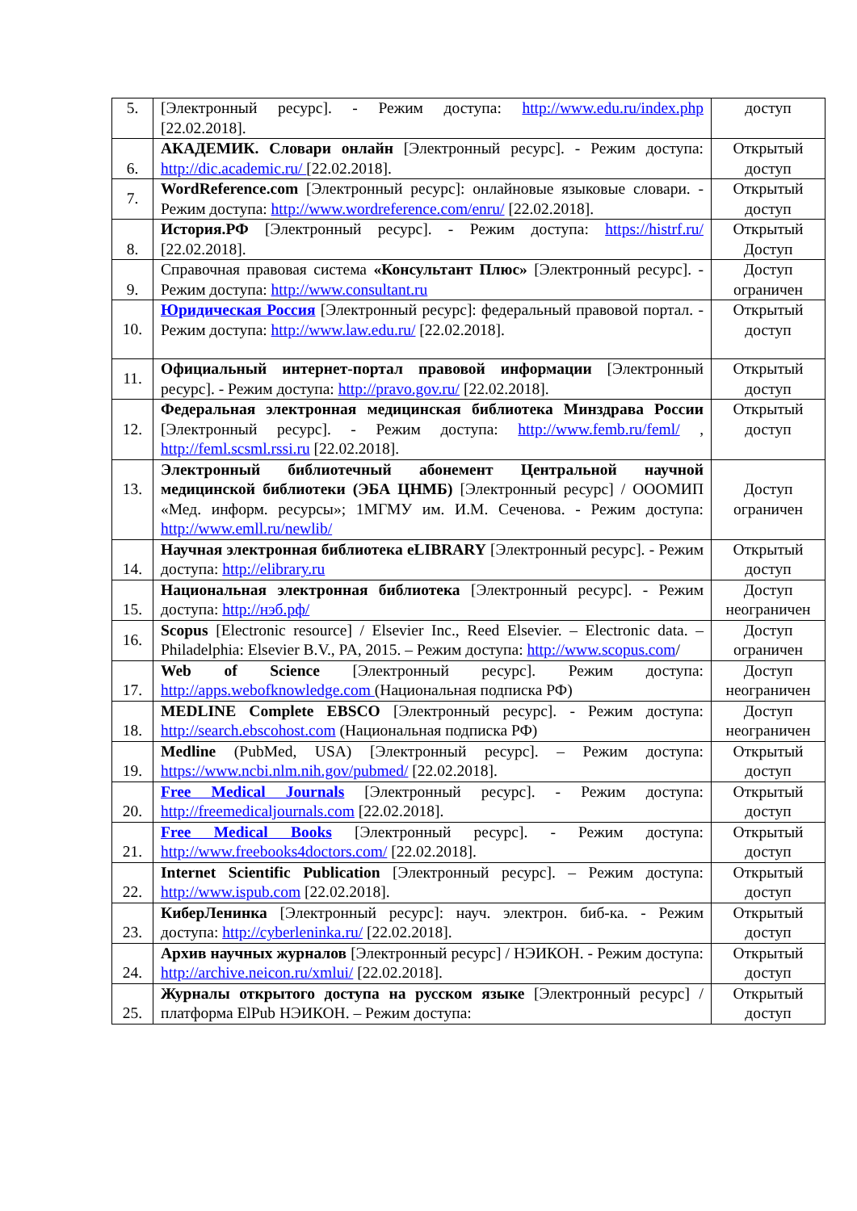| 5. | [Электронный ресурс]. - Режим доступа: http://www.edu.ru/index.php [22.02.2018]. | доступ |
| 6. | АКАДЕМИК. Словари онлайн [Электронный ресурс]. - Режим доступа: http://dic.academic.ru/ [22.02.2018]. | Открытый доступ |
| 7. | WordReference.com [Электронный ресурс]: онлайновые языковые словари. - Режим доступа: http://www.wordreference.com/enru/ [22.02.2018]. | Открытый доступ |
| 8. | История.РФ [Электронный ресурс]. - Режим доступа: https://histrf.ru/ [22.02.2018]. | Открытый Доступ |
| 9. | Справочная правовая система «Консультант Плюс» [Электронный ресурс]. - Режим доступа: http://www.consultant.ru | Доступ ограничен |
| 10. | Юридическая Россия [Электронный ресурс]: федеральный правовой портал. - Режим доступа: http://www.law.edu.ru/ [22.02.2018]. | Открытый доступ |
| 11. | Официальный интернет-портал правовой информации [Электронный ресурс]. - Режим доступа: http://pravo.gov.ru/ [22.02.2018]. | Открытый доступ |
| 12. | Федеральная электронная медицинская библиотека Минздрава России [Электронный ресурс]. - Режим доступа: http://www.femb.ru/feml/ , http://feml.scsml.rssi.ru [22.02.2018]. | Открытый доступ |
| 13. | Электронный библиотечный абонемент Центральной научной медицинской библиотеки (ЭБА ЦНМБ) [Электронный ресурс] / ОООМИП «Мед. информ. ресурсы»; 1МГМУ им. И.М. Сеченова. - Режим доступа: http://www.emll.ru/newlib/ | Доступ ограничен |
| 14. | Научная электронная библиотека eLIBRARY [Электронный ресурс]. - Режим доступа: http://elibrary.ru | Открытый доступ |
| 15. | Национальная электронная библиотека [Электронный ресурс]. - Режим доступа: http://нэб.рф/ | Доступ неограничен |
| 16. | Scopus [Electronic resource] / Elsevier Inc., Reed Elsevier. – Electronic data. – Philadelphia: Elsevier B.V., PA, 2015. – Режим доступа: http://www.scopus.com / | Доступ ограничен |
| 17. | Web of Science [Электронный ресурс]. Режим доступа: http://apps.webofknowledge.com (Национальная подписка РФ) | Доступ неограничен |
| 18. | MEDLINE Complete EBSCO [Электронный ресурс]. - Режим доступа: http://search.ebscohost.com (Национальная подписка РФ) | Доступ неограничен |
| 19. | Medline (PubMed, USA) [Электронный ресурс]. – Режим доступа: https://www.ncbi.nlm.nih.gov/pubmed/ [22.02.2018]. | Открытый доступ |
| 20. | Free Medical Journals [Электронный ресурс]. - Режим доступа: http://freemedicaljournals.com [22.02.2018]. | Открытый доступ |
| 21. | Free Medical Books [Электронный ресурс]. - Режим доступа: http://www.freebooks4doctors.com/ [22.02.2018]. | Открытый доступ |
| 22. | Internet Scientific Publication [Электронный ресурс]. – Режим доступа: http://www.ispub.com [22.02.2018]. | Открытый доступ |
| 23. | КиберЛенинка [Электронный ресурс]: науч. электрон. биб-ка. - Режим доступа: http://cyberleninka.ru/ [22.02.2018]. | Открытый доступ |
| 24. | Архив научных журналов [Электронный ресурс] / НЭИКОН. - Режим доступа: http://archive.neicon.ru/xmlui/ [22.02.2018]. | Открытый доступ |
| 25. | Журналы открытого доступа на русском языке [Электронный ресурс] / платформа ElPub НЭИКОН. – Режим доступа: | Открытый доступ |